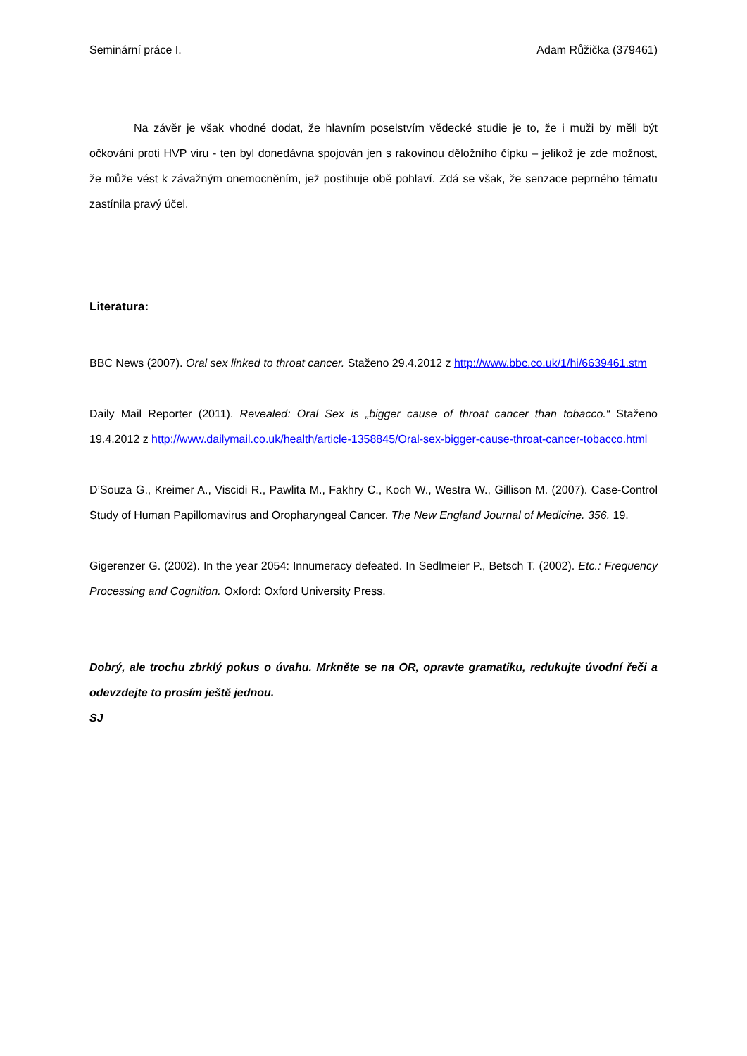Seminární práce I. Adam Růžička (379461)
Na závěr je však vhodné dodat, že hlavním poselstvím vědecké studie je to, že i muži by měli být očkováni proti HVP viru - ten byl donedávna spojován jen s rakovinou děložního čípku – jelikož je zde možnost, že může vést k závažným onemocněním, jež postihuje obě pohlaví. Zdá se však, že senzace peprného tématu zastínila pravý účel.
Literatura:
BBC News (2007). Oral sex linked to throat cancer. Staženo 29.4.2012 z http://www.bbc.co.uk/1/hi/6639461.stm
Daily Mail Reporter (2011). Revealed: Oral Sex is „bigger cause of throat cancer than tobacco.“ Staženo 19.4.2012 z http://www.dailymail.co.uk/health/article-1358845/Oral-sex-bigger-cause-throat-cancer-tobacco.html
D’Souza G., Kreimer A., Viscidi R., Pawlita M., Fakhry C., Koch W., Westra W., Gillison M. (2007). Case-Control Study of Human Papillomavirus and Oropharyngeal Cancer. The New England Journal of Medicine. 356. 19.
Gigerenzer G. (2002). In the year 2054: Innumeracy defeated. In Sedlmeier P., Betsch T. (2002). Etc.: Frequency Processing and Cognition. Oxford: Oxford University Press.
Dobrý, ale trochu zbrklý pokus o úvahu. Mrkněte se na OR, opravte gramatiku, redukujte úvodní řeči a odevzdejte to prosím ještě jednou.
SJ